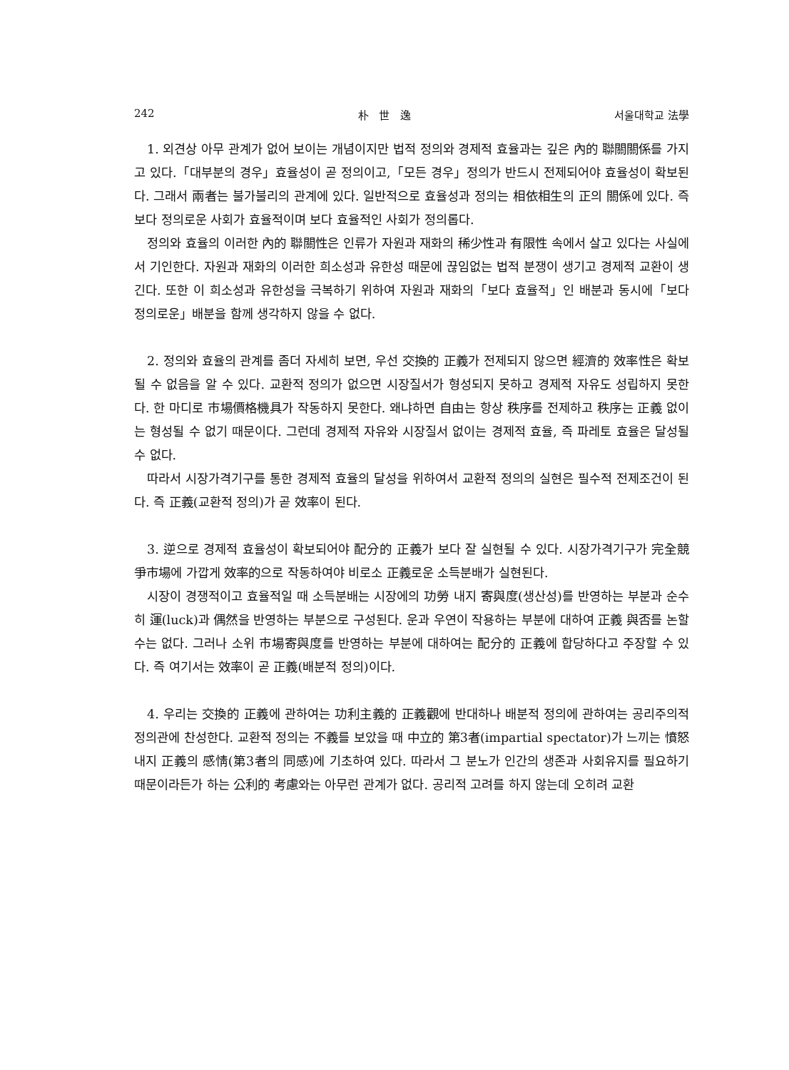242 朴 世 逸 서울대학교 法學
1. 외견상 아무 관계가 없어 보이는 개념이지만 법적 정의와 경제적 효율과는 깊은 內的 聯關關係를 가지고 있다.「대부분의 경우」효율성이 곧 정의이고,「모든 경우」정의가 반드시 전제되어야 효율성이 확보된다. 그래서 兩者는 불가불리의 관계에 있다. 일반적으로 효율성과 정의는 相依相生의 正의 關係에 있다. 즉 보다 정의로운 사회가 효율적이며 보다 효율적인 사회가 정의롭다.
정의와 효율의 이러한 內的 聯關性은 인류가 자원과 재화의 稀少性과 有限性 속에서 살고 있다는 사실에서 기인한다. 자원과 재화의 이러한 희소성과 유한성 때문에 끊임없는 법적 분쟁이 생기고 경제적 교환이 생긴다. 또한 이 희소성과 유한성을 극복하기 위하여 자원과 재화의「보다 효율적」인 배분과 동시에「보다 정의로운」배분을 함께 생각하지 않을 수 없다.
2. 정의와 효율의 관계를 좀더 자세히 보면, 우선 交換的 正義가 전제되지 않으면 經濟的 效率性은 확보될 수 없음을 알 수 있다. 교환적 정의가 없으면 시장질서가 형성되지 못하고 경제적 자유도 성립하지 못한다. 한 마디로 市場價格機具가 작동하지 못한다. 왜냐하면 自由는 항상 秩序를 전제하고 秩序는 正義 없이는 형성될 수 없기 때문이다. 그런데 경제적 자유와 시장질서 없이는 경제적 효율, 즉 파레토 효율은 달성될 수 없다.
따라서 시장가격기구를 통한 경제적 효율의 달성을 위하여서 교환적 정의의 실현은 필수적 전제조건이 된다. 즉 正義(교환적 정의)가 곧 效率이 된다.
3. 逆으로 경제적 효율성이 확보되어야 配分的 正義가 보다 잘 실현될 수 있다. 시장가격기구가 完全競爭市場에 가깝게 效率的으로 작동하여야 비로소 正義로운 소득분배가 실현된다.
시장이 경쟁적이고 효율적일 때 소득분배는 시장에의 功勞 내지 寄與度(생산성)를 반영하는 부분과 순수히 運(luck)과 偶然을 반영하는 부분으로 구성된다. 운과 우연이 작용하는 부분에 대하여 正義 與否를 논할 수는 없다. 그러나 소위 市場寄與度를 반영하는 부분에 대하여는 配分的 正義에 합당하다고 주장할 수 있다. 즉 여기서는 效率이 곧 正義(배분적 정의)이다.
4. 우리는 交換的 正義에 관하여는 功利主義的 正義觀에 반대하나 배분적 정의에 관하여는 공리주의적 정의관에 찬성한다. 교환적 정의는 不義를 보았을 때 中立的 第3者(impartial spectator)가 느끼는 憤怒 내지 正義의 感情(第3者의 同感)에 기초하여 있다. 따라서 그 분노가 인간의 생존과 사회유지를 필요하기 때문이라든가 하는 公利的 考慮와는 아무런 관계가 없다. 공리적 고려를 하지 않는데 오히려 교환